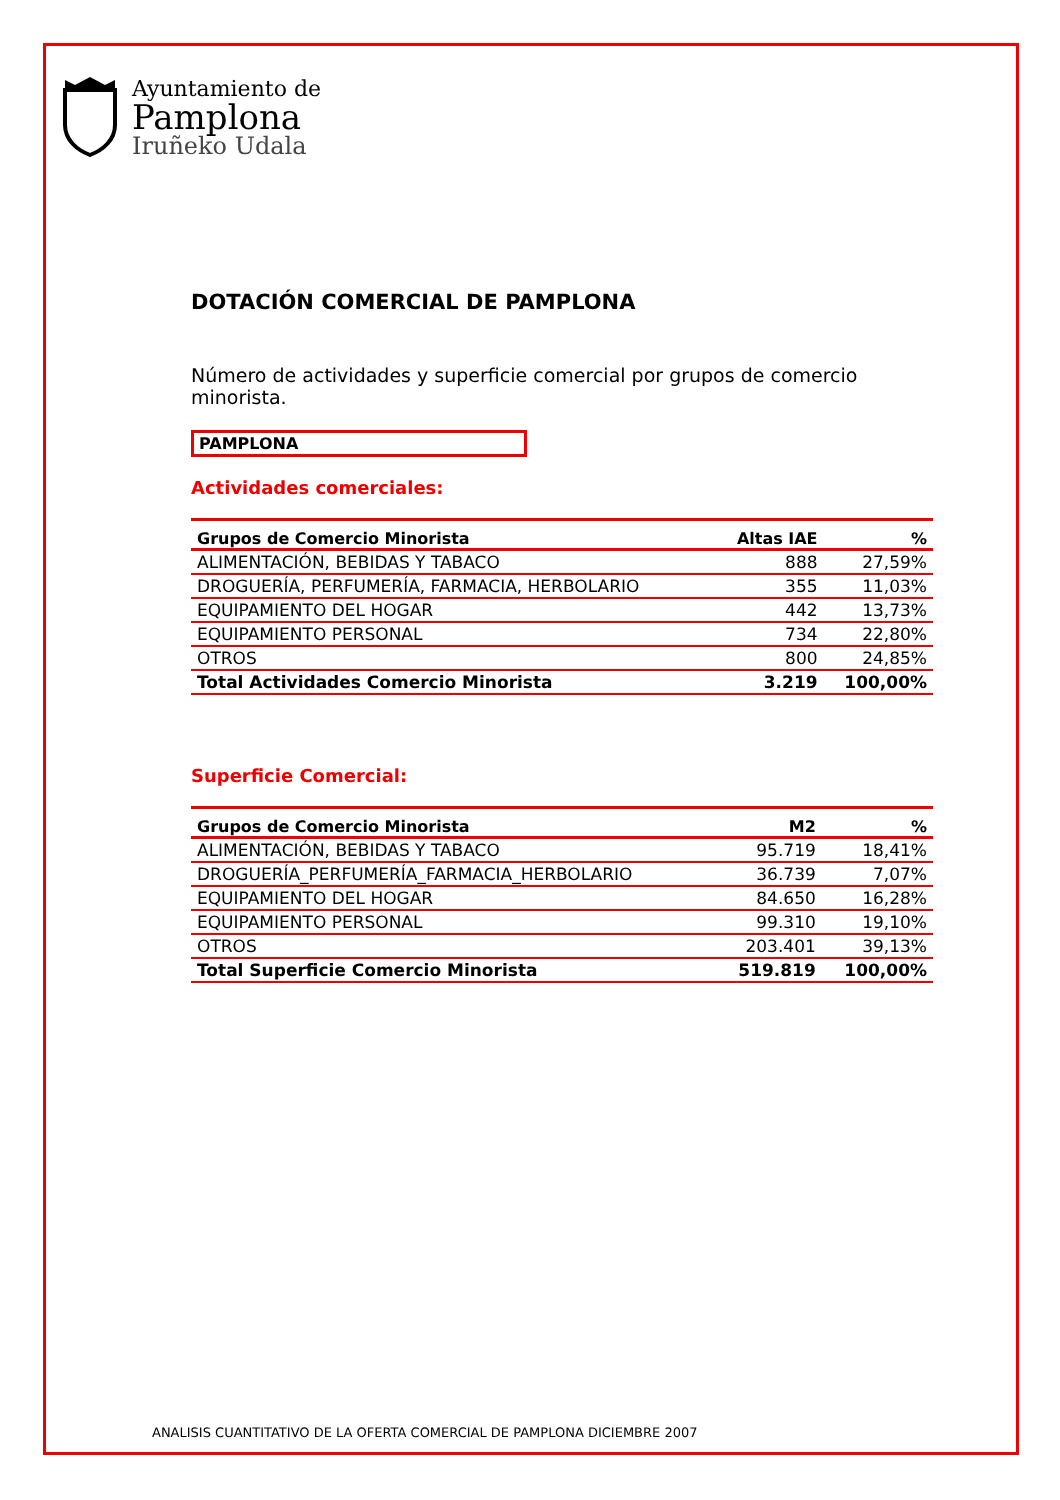Ayuntamiento de
Pamplona
Iruñeko Udala
DOTACIÓN COMERCIAL DE PAMPLONA
Número de actividades y superficie comercial por grupos de comercio minorista.
PAMPLONA
Actividades comerciales:
| Grupos de Comercio Minorista | Altas IAE | % |
| --- | --- | --- |
| ALIMENTACIÓN, BEBIDAS Y TABACO | 888 | 27,59% |
| DROGUERÍA, PERFUMERÍA, FARMACIA, HERBOLARIO | 355 | 11,03% |
| EQUIPAMIENTO DEL HOGAR | 442 | 13,73% |
| EQUIPAMIENTO PERSONAL | 734 | 22,80% |
| OTROS | 800 | 24,85% |
| Total Actividades Comercio Minorista | 3.219 | 100,00% |
Superficie Comercial:
| Grupos de Comercio Minorista | M2 | % |
| --- | --- | --- |
| ALIMENTACIÓN, BEBIDAS Y TABACO | 95.719 | 18,41% |
| DROGUERÍA_PERFUMERÍA_FARMACIA_HERBOLARIO | 36.739 | 7,07% |
| EQUIPAMIENTO DEL HOGAR | 84.650 | 16,28% |
| EQUIPAMIENTO PERSONAL | 99.310 | 19,10% |
| OTROS | 203.401 | 39,13% |
| Total Superficie Comercio Minorista | 519.819 | 100,00% |
ANALISIS CUANTITATIVO DE LA OFERTA COMERCIAL DE PAMPLONA DICIEMBRE 2007